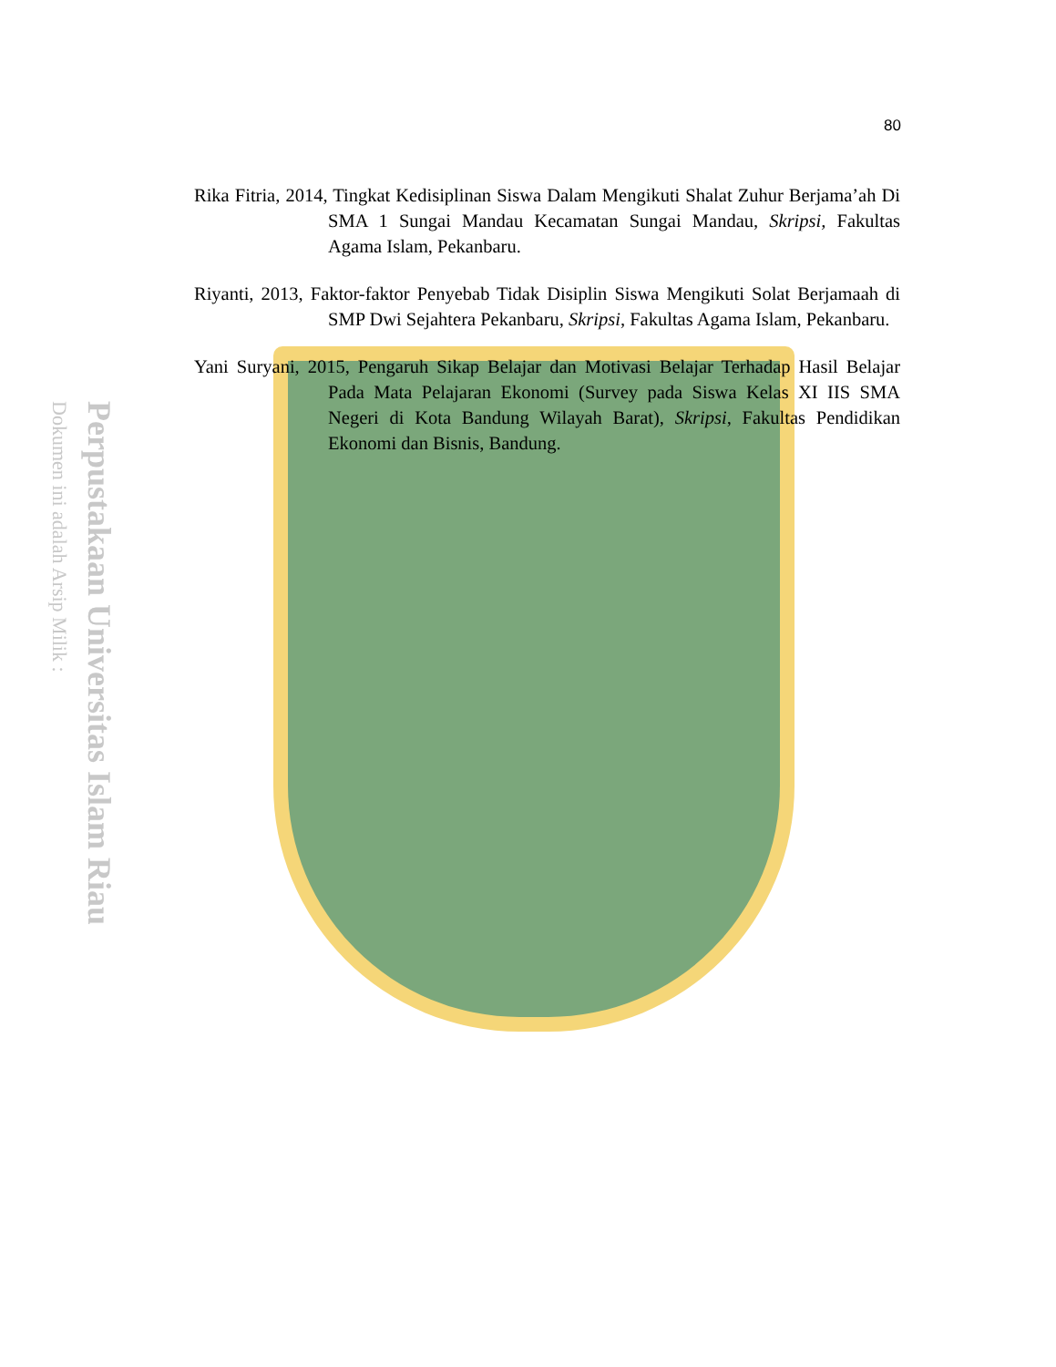Perpustakaan Universitas Islam Riau
Dokumen ini adalah Arsip Milik :
80
Rika Fitria, 2014, Tingkat Kedisiplinan Siswa Dalam Mengikuti Shalat Zuhur Berjama’ah Di SMA 1 Sungai Mandau Kecamatan Sungai Mandau, Skripsi, Fakultas Agama Islam, Pekanbaru.
Riyanti, 2013, Faktor-faktor Penyebab Tidak Disiplin Siswa Mengikuti Solat Berjamaah di SMP Dwi Sejahtera Pekanbaru, Skripsi, Fakultas Agama Islam, Pekanbaru.
Yani Suryani, 2015, Pengaruh Sikap Belajar dan Motivasi Belajar Terhadap Hasil Belajar Pada Mata Pelajaran Ekonomi (Survey pada Siswa Kelas XI IIS SMA Negeri di Kota Bandung Wilayah Barat), Skripsi, Fakultas Pendidikan Ekonomi dan Bisnis, Bandung.